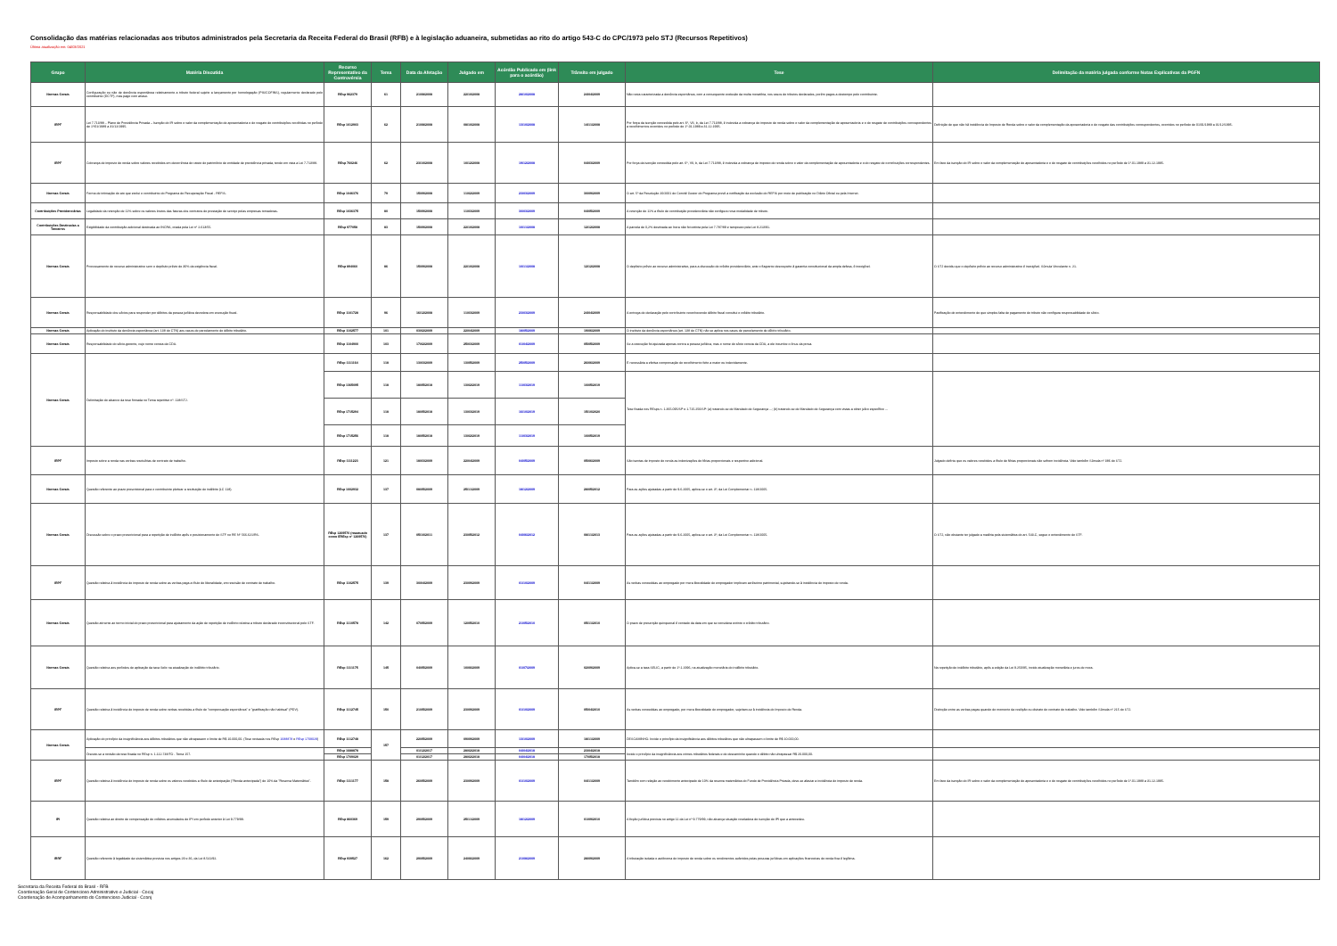Consolidação das matérias relacionadas aos tributos administrados pela Secretaria da Receita Federal do Brasil (RFB) e à legislação aduaneira, submetidas ao rito do artigo 543-C do CPC/1973 pelo STJ (Recursos Repetitivos)
Última atualização em: 04/03/2021
| Grupo | Matéria Discutida | Recurso Representativo da Controvérsia | Tema | Data da Afetação | Julgado em | Acórdão Publicado em (link para o acórdão) | Trânsito em julgado | Tese | Delimitação da matéria julgada conforme Notas Explicativas da PGFN |
| --- | --- | --- | --- | --- | --- | --- | --- | --- | --- |
| Normas Gerais | Configuração ou não de denúncia espontânea relativamente a tributo federal sujeito a lançamento por homologação (PIS/COFINS), regularmente declarado pelo contribuinte (DCTF), mas pago com atraso. | REsp 962379 | 61 | 21/08/2008 | 22/10/2008 | 28/10/2008 | 24/04/2009 | Não resta caracterizada a denúncia espontânea, com a consequente exclusão da multa moratória, nos casos de tributos declarados, porém pagos a destempo pelo contribuinte. | |
| IRPF | Lei 7.713/88 – Plano de Previdência Privada – Isenção do IR sobre o valor da complementação de aposentadoria e do resgate de contribuições recolhidas no período de 1º/01/1989 a 31/12/1995. | REsp 1012903 | 62 | 21/08/2008 | 08/10/2008 | 13/10/2008 | 14/11/2008 | Por força da isenção concedida pelo art. 6º, VII, b, da Lei 7.713/88, é indevida a cobrança de imposto de renda sobre o valor da complementação de aposentadoria e o do resgate de contribuições correspondentes a recolhimentos ocorridos no período de 1º.01.1989 a 31.12.1995. | Definição de que não há incidência do Imposto de Renda sobre o valor da complementação da aposentadoria e do resgate das contribuições correspondentes, ocorridos no período de 01/01/1989 a 31/12/1995. |
| IRPF | Cobrança de imposto de renda sobre valores recebidos em decorrência do rateio do patrimônio de entidade de previdência privada, tendo em vista a Lei 7.713/88. | REsp 760246 | 62 | 23/10/2008 | 10/12/2008 | 19/12/2008 | 04/03/2009 | Por força da isenção concedida pelo art. 6º, VII, b, da Lei 7.713/88, é indevida a cobrança de imposto de renda sobre o valor da complementação de aposentadoria e o do resgate de contribuições correspondentes. | Em face da isenção do IR sobre o valor da complementação de aposentadoria e o do resgate de contribuições recolhidos no período de 1º.01.1989 a 31.12.1995. |
| Normas Gerais | Forma de intimação do ato que exclui o contribuinte do Programa de Recuperação Fiscal - REFIS. | REsp 1046376 | 79 | 15/09/2008 | 11/02/2009 | 23/03/2009 | 30/09/2009 | O art. 5º da Resolução 20/2001 do Comitê Gestor do Programa prevê a notificação da exclusão do REFIS por meio de publicação no Diário Oficial ou pela Internet. | |
| Contribuições Previdenciárias | Legalidade da retenção de 11% sobre os valores brutos das faturas dos contratos de prestação de serviço pelas empresas tomadoras. | REsp 1036375 | 80 | 15/09/2008 | 11/03/2009 | 30/03/2009 | 04/05/2009 | A retenção de 11% a título de contribuição previdenciária não configura nova modalidade de tributo. | |
| Contribuições Destinadas a Terceiros | Exigibilidade da contribuição adicional destinada ao INCRA, criada pela Lei nº 2.613/55. | REsp 977058 | 83 | 15/09/2008 | 22/10/2008 | 10/11/2008 | 12/12/2008 | A parcela de 0,2% destinada ao Incra não foi extinta pela Lei 7.787/89 e tampouco pela Lei 8.213/91. | |
| Normas Gerais | Processamento de recurso administrativo sem o depósito prévio de 30% da exigência fiscal. | REsp 894060 | 86 | 15/09/2008 | 22/10/2008 | 10/11/2008 | 12/12/2008 | O depósito prévio ao recurso administrativo, para a discussão de crédito previdenciário, ante o flagrante desrespeito à garantia constitucional da ampla defesa, é inexigível. | O STJ decidiu que o depósito prévio ao recurso administrativo é inexigível. Súmula Vinculante n. 21. |
| Normas Gerais | Responsabilidade dos sócios para responder por débitos da pessoa jurídica devedora em execução fiscal. | REsp 1101728 | 96 | 16/12/2008 | 11/03/2009 | 23/03/2009 | 24/04/2009 | A entrega de declaração pelo contribuinte reconhecendo débito fiscal constitui o crédito tributário. | Pacificação do entendimento de que simples falta de pagamento do tributo não configura responsabilidade do sócio. |
| Normas Gerais | Aplicação do instituto da denúncia espontânea (art. 138 do CTN) aos casos de parcelamento de débito tributário. | REsp 1102577 | 101 | 03/02/2009 | 22/04/2009 | 18/05/2009 | 19/06/2009 | O instituto da denúncia espontânea (art. 138 do CTN) não se aplica nos casos de parcelamento de débito tributário. | |
| Normas Gerais | Responsabilidade do sócio-gerente, cujo nome consta da CDA. | REsp 1104900 | 103 | 17/02/2009 | 25/03/2009 | 01/04/2009 | 05/05/2009 | Se a execução foi ajuizada apenas contra a pessoa jurídica, mas o nome do sócio consta da CDA, a ele incumbe o ônus da prova. | |
| Normas Gerais | Delimitação do alcance da tese firmada no Tema repetitivo nº. 118/STJ. | REsp 1111164 | 118 | 13/03/2009 | 13/05/2009 | 25/05/2009 | 26/06/2009 | É necessária a efetiva comprovação do recolhimento feito a maior ou indevidamente. | |
| | | REsp 1365095 | 118 | 18/05/2018 | 13/02/2019 | 11/03/2019 | 10/05/2019 | Tese fixada nos REsps n. 1.365.095/SP e 1.715.256/SP: (a) tratando-se de Mandado de Segurança ...; (b) tratando-se de Mandado de Segurança com vistas a obter juízo específico ... | |
| | | REsp 1715294 | 118 | 18/05/2018 | 13/03/2019 | 16/10/2019 | 15/10/2020 | | |
| | | REsp 1715256 | 118 | 18/05/2018 | 13/02/2019 | 11/03/2019 | 10/05/2019 | | |
| IRPF | Imposto sobre a renda nas verbas rescisórias de contrato de trabalho. | REsp 1111223 | 121 | 18/03/2009 | 22/04/2009 | 04/05/2009 | 05/06/2009 | São isentas de imposto de renda as indenizações de férias proporcionais e respectivo adicional. | Julgado definiu que os valores recebidos a título de férias proporcionais não sofrem incidência. Vide também Súmula nº 386 do STJ. |
| Normas Gerais | Questão referente ao prazo prescricional para o contribuinte pleitear a restituição do indébito (LC 118). | REsp 1002932 | 137 | 08/05/2009 | 25/11/2009 | 18/12/2009 | 28/05/2012 | Para as ações ajuizadas a partir de 9.6.2005, aplica-se o art. 3º, da Lei Complementar n. 118/2005. | |
| Normas Gerais | Discussão sobre o prazo prescricional para a repetição de indébito após o posicionamento do STF no RE Nº 566.621/RS. | REsp 1269570 (reautuado como EREsp nº 1269570) | 137 | 05/10/2011 | 23/05/2012 | 04/06/2012 | 08/11/2013 | Para as ações ajuizadas a partir de 9.6.2005, aplica-se o art. 3º, da Lei Complementar n. 118/2005. | O STJ, não obstante ter julgado a matéria pela sistemática do art. 543-C, segue o entendimento do STF. |
| IRPF | Questão relativa à incidência de imposto de renda sobre as verbas paga a título de liberalidade, em rescisão de contrato de trabalho. | REsp 1102575 | 139 | 30/04/2009 | 23/09/2009 | 01/10/2009 | 04/11/2009 | As verbas concedidas ao empregado por mera liberalidade do empregador implicam acréscimo patrimonial, sujeitando-se à incidência do imposto de renda. | |
| Normas Gerais | Questão atinente ao termo inicial do prazo prescricional para ajuizamento da ação de repetição de indébito relativa a tributo declarado inconstitucional pelo STF. | REsp 1110578 | 142 | 07/05/2009 | 12/05/2010 | 21/05/2010 | 05/11/2010 | O prazo de prescrição quinquenal é contado da data em que se considera extinto o crédito tributário. | |
| Normas Gerais | Questão relativa aos períodos de aplicação da taxa Selic na atualização do indébito tributário. | REsp 1111175 | 145 | 04/05/2009 | 10/06/2009 | 01/07/2009 | 02/09/2009 | Aplica-se a taxa SELIC, a partir de 1º.1.1996, na atualização monetária do indébito tributário. | Na repetição de indébito tributário, após a edição da Lei 9.250/95, incide atualização monetária e juros de mora. |
| IRPF | Questão relativa à incidência de imposto de renda sobre verbas recebidas a título de "compensação espontânea" e "gratificação não habitual" (PDV). | REsp 1112745 | 150 | 21/05/2009 | 23/09/2009 | 01/10/2009 | 05/04/2010 | As verbas concedidas ao empregado, por mera liberalidade do empregador, sujeitam-se à incidência do Imposto de Renda. | Distinção entre as verbas pagas quando do momento da resilição ou distrato do contrato de trabalho. Vide também Súmula nº 215 do STJ. |
| Normas Gerais | Aplicação do princípio da insignificância aos débitos tributários que não ultrapassem o limite de R$ 10.000,00. (Tese revisada nos REsp 1688878 e REsp 1709029 ) | REsp 1112748 | 157 | 22/05/2009 | 09/09/2009 | 13/10/2009 | 18/11/2009 | DESCAMINHO. Incide o princípio da insignificância aos débitos tributários que não ultrapassem o limite de R$ 10.000,00. | |
| | Discute-se a revisão da tese fixada no REsp n. 1.112.748/TO - Tema 157. | REsp 1688878 | | 01/12/2017 | 28/02/2018 | 04/04/2018 | 23/04/2018 | Incide o princípio da insignificância aos crimes tributários federais e de descaminho quando o débito não ultrapassar R$ 20.000,00. | |
| | | REsp 1709029 | | 01/12/2017 | 28/02/2018 | 04/04/2018 | 17/05/2018 | | |
| IRPF | Questão relativa à incidência do imposto de renda sobre os valores recebidos a título de antecipação ("Renda antecipada") de 10% da "Reserva Matemática". | REsp 1111177 | 158 | 26/05/2009 | 23/09/2009 | 01/10/2009 | 04/11/2009 | Também com relação ao recebimento antecipado de 10% da reserva matemática do Fundo de Previdência Privada, deve-se afastar a incidência do imposto de renda. | Em face da isenção do IR sobre o valor da complementação de aposentadoria e o do resgate de contribuições recolhidos no período de 1º.01.1989 a 31.12.1995. |
| IPI | Questão relativa ao direito de compensação de créditos acumulados de IPI em período anterior à Lei 9.779/99. | REsp 860369 | 159 | 29/05/2009 | 25/11/2009 | 18/12/2009 | 01/09/2010 | A ficção jurídica prevista no artigo 11 da Lei nº 9.779/99, não alcança situação reveladora de isenção do IPI que a antecedeu. | |
| IRRF | Questão referente à legalidade da sistemática prevista nos artigos 29 e 36, da Lei 8.541/92. | REsp 939527 | 162 | 29/05/2009 | 24/06/2009 | 21/08/2009 | 28/09/2009 | A tributação isolada e autônoma do imposto de renda sobre os rendimentos auferidos pelas pessoas jurídicas em aplicações financeiras de renda fixa é legítima. | |
Secretaria da Receita Federal do Brasil - RFB
Coordenação-Geral de Contencioso Administrativo e Judicial - Cocaj
Coordenação de Acompanhamento do Contencioso Judicial - Cconj